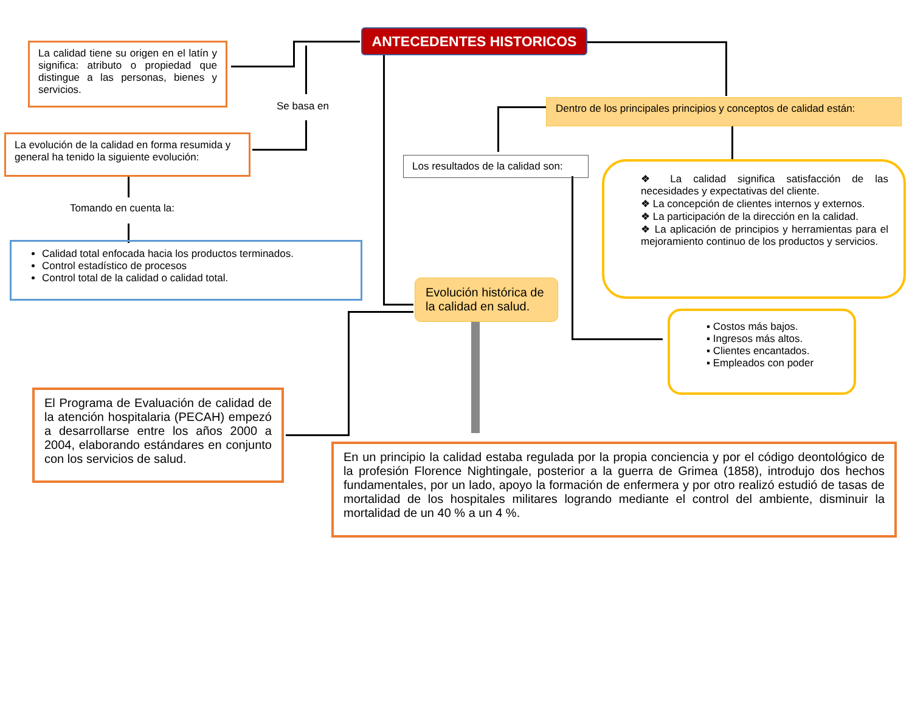ANTECEDENTES HISTORICOS
La calidad tiene su origen en el latín y significa: atributo o propiedad que distingue a las personas, bienes y servicios.
Se basa en
La evolución de la calidad en forma resumida y general ha tenido la siguiente evolución:
Tomando en cuenta la:
Calidad total enfocada hacia los productos terminados.
Control estadístico de procesos
Control total de la calidad o calidad total.
Dentro de los principales principios y conceptos de calidad están:
Los resultados de la calidad son:
❖ La calidad significa satisfacción de las necesidades y expectativas del cliente.
❖ La concepción de clientes internos y externos.
❖ La participación de la dirección en la calidad.
❖ La aplicación de principios y herramientas para el mejoramiento continuo de los productos y servicios.
Evolución histórica de la calidad en salud.
▪ Costos más bajos.
▪ Ingresos más altos.
▪ Clientes encantados.
▪ Empleados con poder
El Programa de Evaluación de calidad de la atención hospitalaria (PECAH) empezó a desarrollarse entre los años 2000 a 2004, elaborando estándares en conjunto con los servicios de salud.
En un principio la calidad estaba regulada por la propia conciencia y por el código deontológico de la profesión Florence Nightingale, posterior a la guerra de Grimea (1858), introdujo dos hechos fundamentales, por un lado, apoyo la formación de enfermera y por otro realizó estudió de tasas de mortalidad de los hospitales militares logrando mediante el control del ambiente, disminuir la mortalidad de un 40 % a un 4 %.